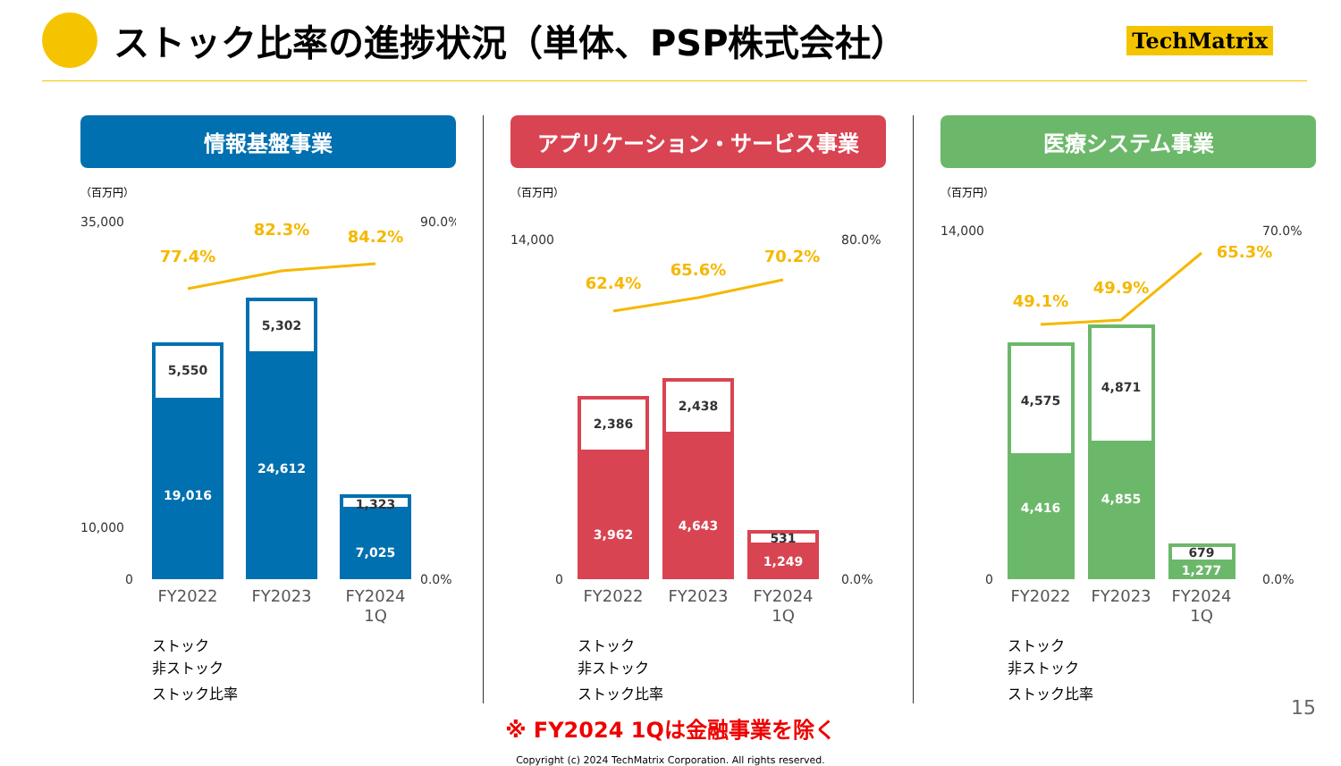ストック比率の進捗状況（単体、PSP株式会社）
TechMatrix
情報基盤事業
（百万円）
35,000
10,000
0
90.0%
0.0%
5,550
19,016
5,302
24,612
1,323
7,025
77.4%
82.3%
84.2%
FY2022
FY2023
FY2024
1Q
ストック
非ストック
ストック比率
アプリケーション・サービス事業
（百万円）
14,000
0
80.0%
0.0%
2,386
3,962
2,438
4,643
531
1,249
62.4%
65.6%
70.2%
FY2022
FY2023
FY2024
1Q
ストック
非ストック
ストック比率
医療システム事業
（百万円）
14,000
0
70.0%
0.0%
4,575
4,416
4,871
4,855
679
1,277
49.1%
49.9%
65.3%
FY2022
FY2023
FY2024
1Q
ストック
非ストック
ストック比率
※ FY2024 1Qは金融事業を除く
Copyright (c) 2024 TechMatrix Corporation. All rights reserved.
15